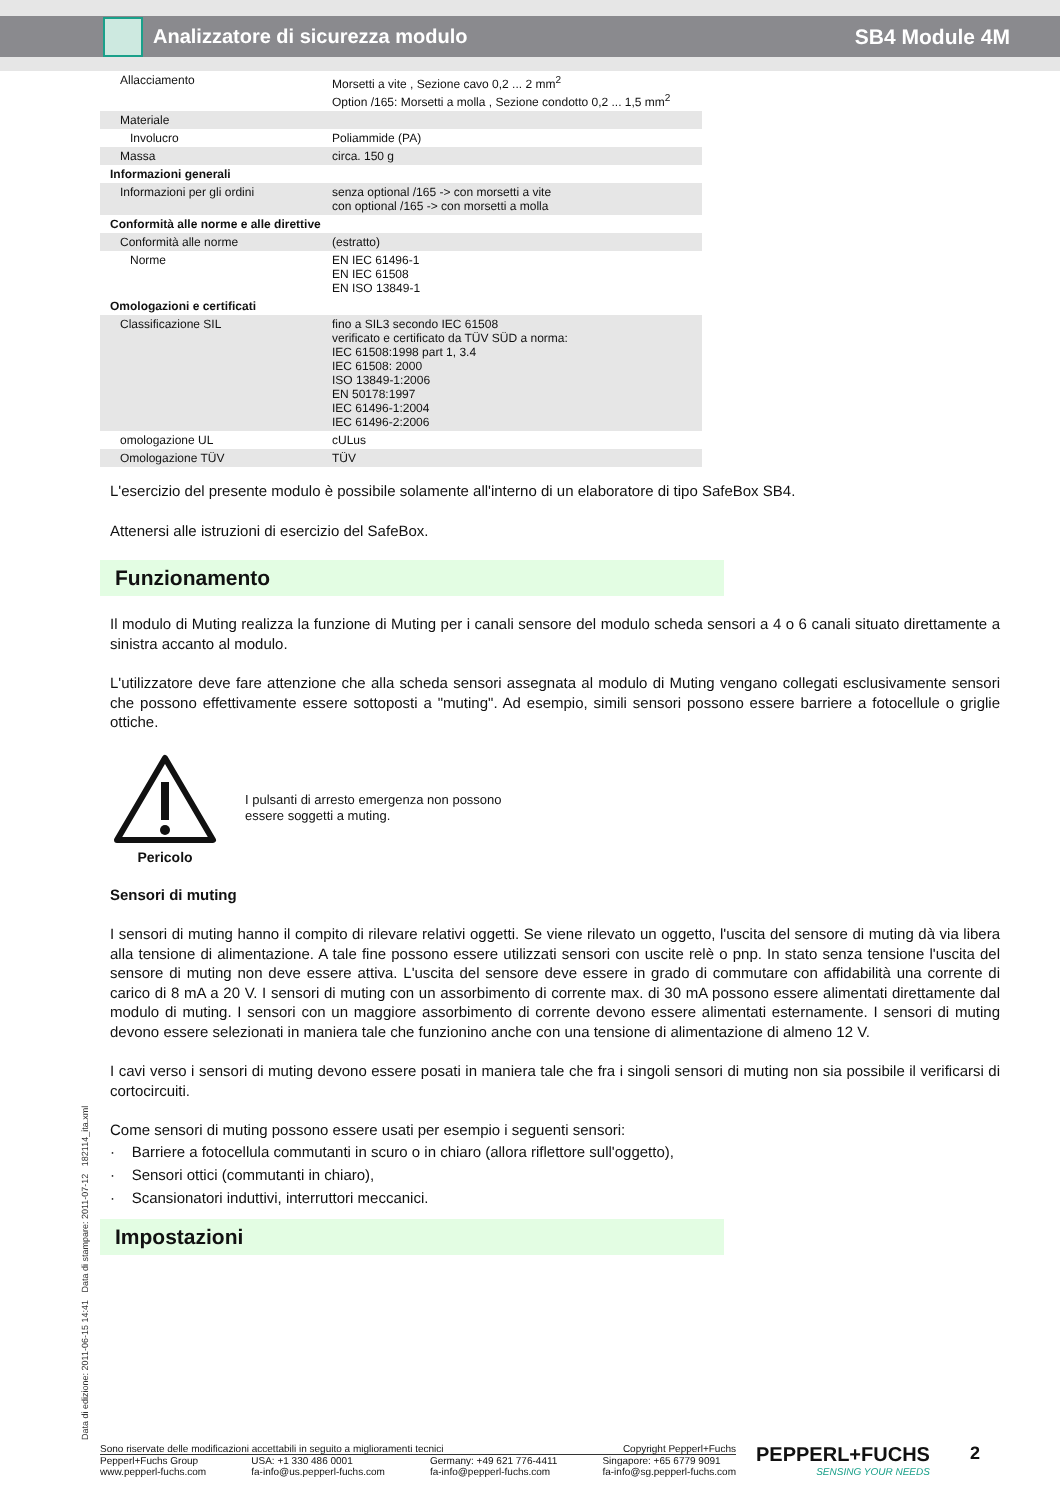Analizzatore di sicurezza modulo SB4 Module 4M
| Allacciamento | Morsetti a vite , Sezione cavo 0,2 ... 2 mm<sup>2</sup> Option /165: Morsetti a molla , Sezione condotto 0,2 ... 1,5 mm<sup>2</sup> |
| Materiale | |
| Involucro | Poliammide (PA) |
| Massa | circa. 150 g |
| Informazioni generali | |
| Informazioni per gli ordini | senza optional /165 -> con morsetti a vite con optional /165 -> con morsetti a molla |
| Conformità alle norme e alle direttive | |
| Conformità alle norme | (estratto) |
| Norme | EN IEC 61496-1 EN IEC 61508 EN ISO 13849-1 |
| Omologazioni e certificati | |
| Classificazione SIL | fino a SIL3 secondo IEC 61508 verificato e certificato da TÜV SÜD a norma: IEC 61508:1998 part 1, 3.4 IEC 61508: 2000 ISO 13849-1:2006 EN 50178:1997 IEC 61496-1:2004 IEC 61496-2:2006 |
| omologazione UL | cULus |
| Omologazione TÜV | TÜV |
L'esercizio del presente modulo è possibile solamente all'interno di un elaboratore di tipo SafeBox SB4.
Attenersi alle istruzioni di esercizio del SafeBox.
Funzionamento
Il modulo di Muting realizza la funzione di Muting per i canali sensore del modulo scheda sensori a 4 o 6 canali situato direttamente a sinistra accanto al modulo.
L'utilizzatore deve fare attenzione che alla scheda sensori assegnata al modulo di Muting vengano collegati esclusivamente sensori che possono effettivamente essere sottoposti a "muting". Ad esempio, simili sensori possono essere barriere a fotocellule o griglie ottiche.
Pericolo
I pulsanti di arresto emergenza non possono
essere soggetti a muting.
Sensori di muting
I sensori di muting hanno il compito di rilevare relativi oggetti. Se viene rilevato un oggetto, l'uscita del sensore di muting dà via libera alla tensione di alimentazione. A tale fine possono essere utilizzati sensori con uscite relè o pnp. In stato senza tensione l'uscita del sensore di muting non deve essere attiva. L'uscita del sensore deve essere in grado di commutare con affidabilità una corrente di carico di 8 mA a 20 V. I sensori di muting con un assorbimento di corrente max. di 30 mA possono essere alimentati direttamente dal modulo di muting. I sensori con un maggiore assorbimento di corrente devono essere alimentati esternamente. I sensori di muting devono essere selezionati in maniera tale che funzionino anche con una tensione di alimentazione di almeno 12 V.
I cavi verso i sensori di muting devono essere posati in maniera tale che fra i singoli sensori di muting non sia possibile il verificarsi di cortocircuiti.
Come sensori di muting possono essere usati per esempio i seguenti sensori:
· Barriere a fotocellula commutanti in scuro o in chiaro (allora riflettore sull'oggetto),
· Sensori ottici (commutanti in chiaro),
· Scansionatori induttivi, interruttori meccanici.
Impostazioni
Data di edizione: 2011-06-15 14:41 Data di stampare: 2011-07-12 182114_ita.xml
Sono riservate delle modificazioni accettabili in seguito a miglioramenti tecnici Copyright Pepperl+Fuchs
Pepperl+Fuchs Group
www.pepperl-fuchs.com USA: +1 330 486 0001
fa-info@us.pepperl-fuchs.com Germany: +49 621 776-4411
fa-info@pepperl-fuchs.com Singapore: +65 6779 9091
fa-info@sg.pepperl-fuchs.com
PEPPERL+FUCHS
SENSING YOUR NEEDS
2